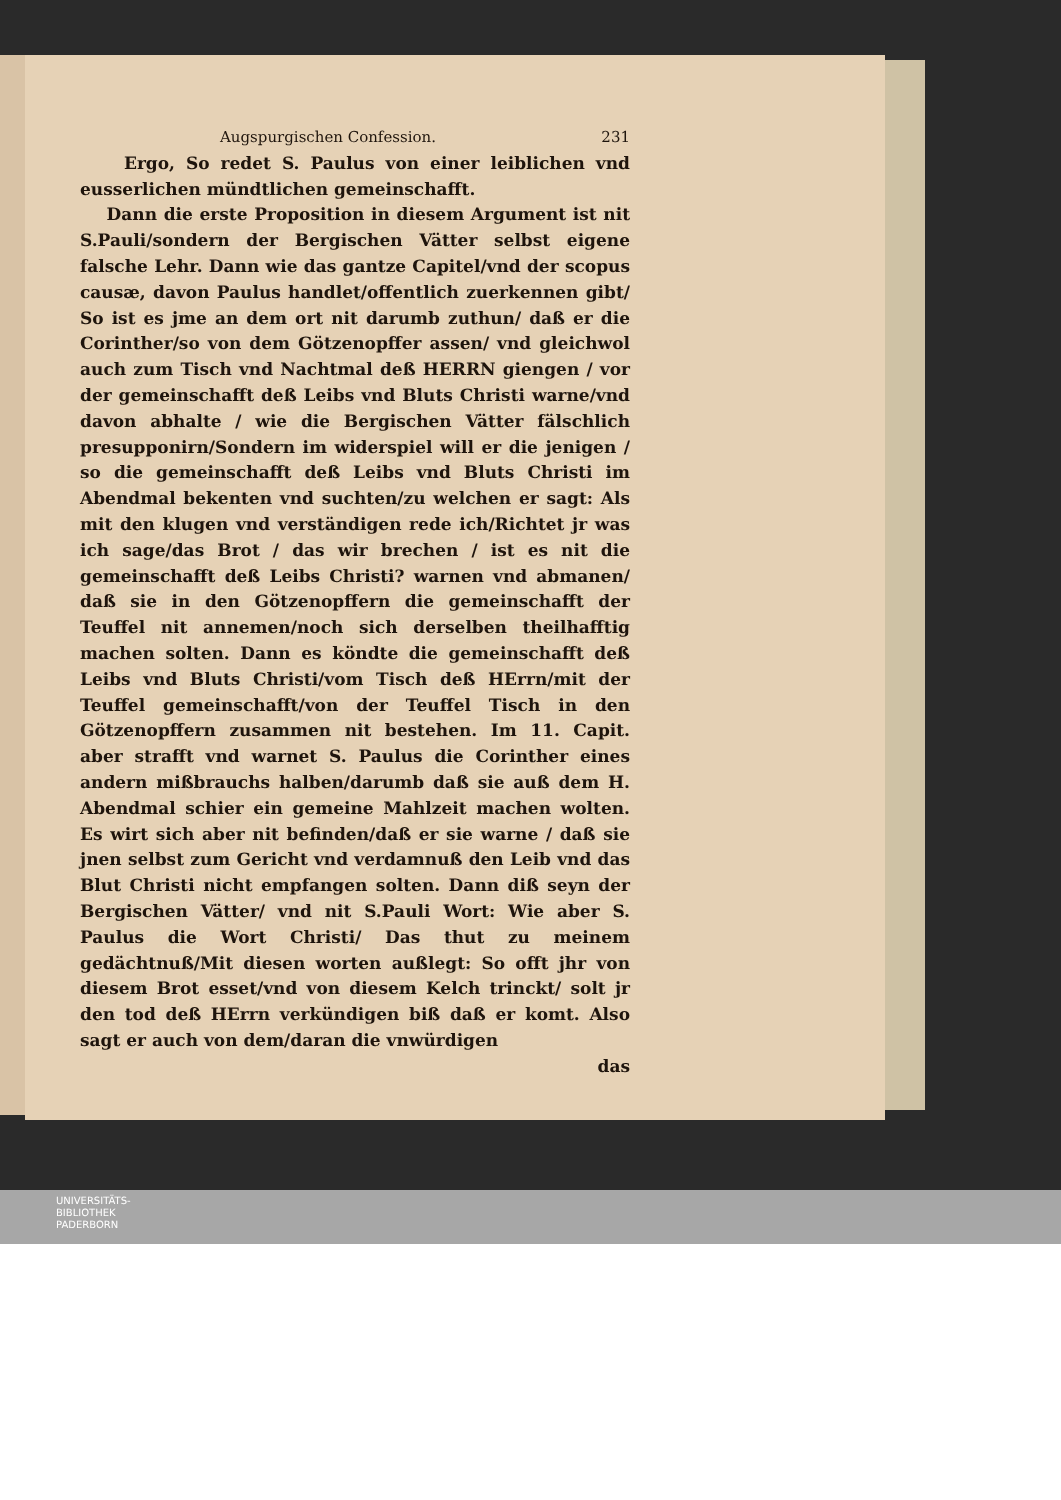Augspurgischen Confession. 231
Ergo, So redet S. Paulus von einer leiblichen vnd eusserlichen mündtlichen gemeinschafft.
Dann die erste Proposition in diesem Argument ist nit S.Pauli/sondern der Bergischen Vätter selbst eigene falsche Lehr. Dann wie das gantze Capitel/vnd der scopus causæ, davon Paulus handlet/offentlich zuerkennen gibt/ So ist es jme an dem ort nit darumb zuthun/ daß er die Corinther/so von dem Götzenopffer assen/ vnd gleichwol auch zum Tisch vnd Nachtmal deß HERRN giengen / vor der gemeinschafft deß Leibs vnd Bluts Christi warne/vnd davon abhalte / wie die Bergischen Vätter fälschlich presupponirn/Sondern im widerspiel will er die jenigen / so die gemeinschafft deß Leibs vnd Bluts Christi im Abendmal bekenten vnd suchten/zu welchen er sagt: Als mit den klugen vnd verständigen rede ich/Richtet jr was ich sage/das Brot / das wir brechen / ist es nit die gemeinschafft deß Leibs Christi? warnen vnd abmanen/ daß sie in den Götzenopffern die gemeinschafft der Teuffel nit annemen/noch sich derselben theilhafftig machen solten. Dann es köndte die gemeinschafft deß Leibs vnd Bluts Christi/vom Tisch deß HErrn/mit der Teuffel gemeinschafft/von der Teuffel Tisch in den Götzenopffern zusammen nit bestehen. Im 11. Capit. aber strafft vnd warnet S. Paulus die Corinther eines andern mißbrauchs halben/darumb daß sie auß dem H. Abendmal schier ein gemeine Mahlzeit machen wolten. Es wirt sich aber nit befinden/daß er sie warne / daß sie jnen selbst zum Gericht vnd verdamnuß den Leib vnd das Blut Christi nicht empfangen solten. Dann diß seyn der Bergischen Vätter/ vnd nit S.Pauli Wort: Wie aber S. Paulus die Wort Christi/ Das thut zu meinem gedächtnuß/Mit diesen worten außlegt: So offt jhr von diesem Brot esset/vnd von diesem Kelch trinckt/ solt jr den tod deß HErrn verkündigen biß daß er komt. Also sagt er auch von dem/daran die vnwürdigen
das
UNIVERSITÄTS-
BIBLIOTHEK
PADERBORN